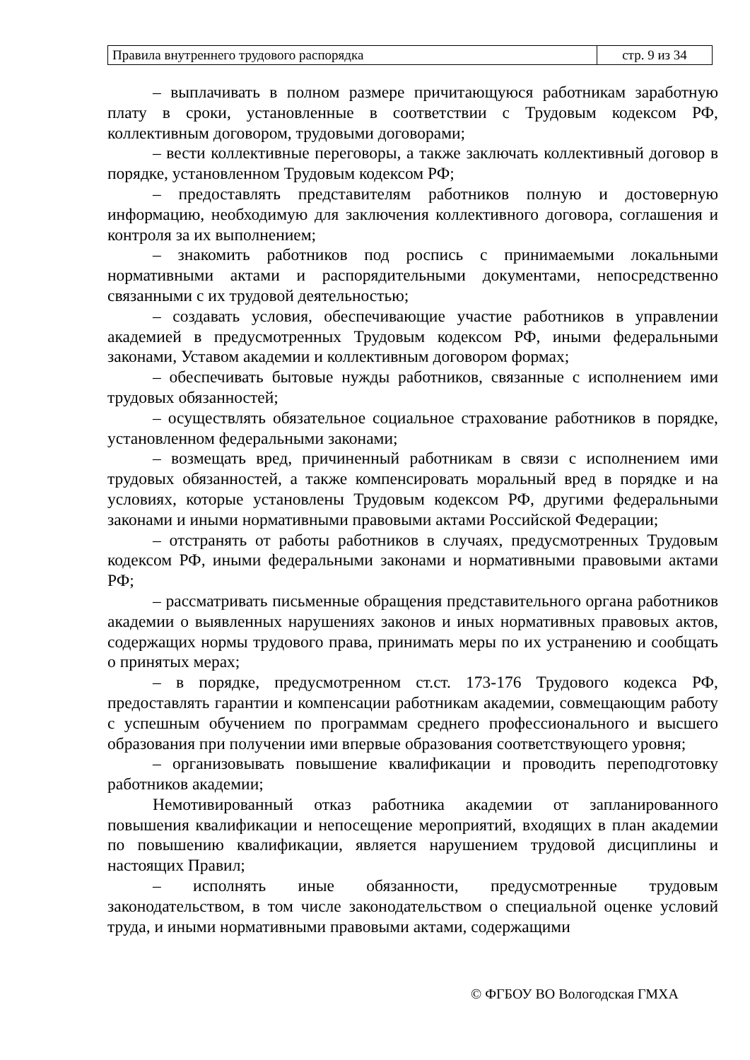| Правила внутреннего трудового распорядка | стр. 9 из 34 |
– выплачивать в полном размере причитающуюся работникам заработную плату в сроки, установленные в соответствии с Трудовым кодексом РФ, коллективным договором, трудовыми договорами;
– вести коллективные переговоры, а также заключать коллективный договор в порядке, установленном Трудовым кодексом РФ;
– предоставлять представителям работников полную и достоверную информацию, необходимую для заключения коллективного договора, соглашения и контроля за их выполнением;
– знакомить работников под роспись с принимаемыми локальными нормативными актами и распорядительными документами, непосредственно связанными с их трудовой деятельностью;
– создавать условия, обеспечивающие участие работников в управлении академией в предусмотренных Трудовым кодексом РФ, иными федеральными законами, Уставом академии и коллективным договором формах;
– обеспечивать бытовые нужды работников, связанные с исполнением ими трудовых обязанностей;
– осуществлять обязательное социальное страхование работников в порядке, установленном федеральными законами;
– возмещать вред, причиненный работникам в связи с исполнением ими трудовых обязанностей, а также компенсировать моральный вред в порядке и на условиях, которые установлены Трудовым кодексом РФ, другими федеральными законами и иными нормативными правовыми актами Российской Федерации;
– отстранять от работы работников в случаях, предусмотренных Трудовым кодексом РФ, иными федеральными законами и нормативными правовыми актами РФ;
– рассматривать письменные обращения представительного органа работников академии о выявленных нарушениях законов и иных нормативных правовых актов, содержащих нормы трудового права, принимать меры по их устранению и сообщать о принятых мерах;
– в порядке, предусмотренном ст.ст. 173-176 Трудового кодекса РФ, предоставлять гарантии и компенсации работникам академии, совмещающим работу с успешным обучением по программам среднего профессионального и высшего образования при получении ими впервые образования соответствующего уровня;
– организовывать повышение квалификации и проводить переподготовку работников академии;
Немотивированный отказ работника академии от запланированного повышения квалификации и непосещение мероприятий, входящих в план академии по повышению квалификации, является нарушением трудовой дисциплины и настоящих Правил;
– исполнять иные обязанности, предусмотренные трудовым законодательством, в том числе законодательством о специальной оценке условий труда, и иными нормативными правовыми актами, содержащими
© ФГБОУ ВО Вологодская ГМХА